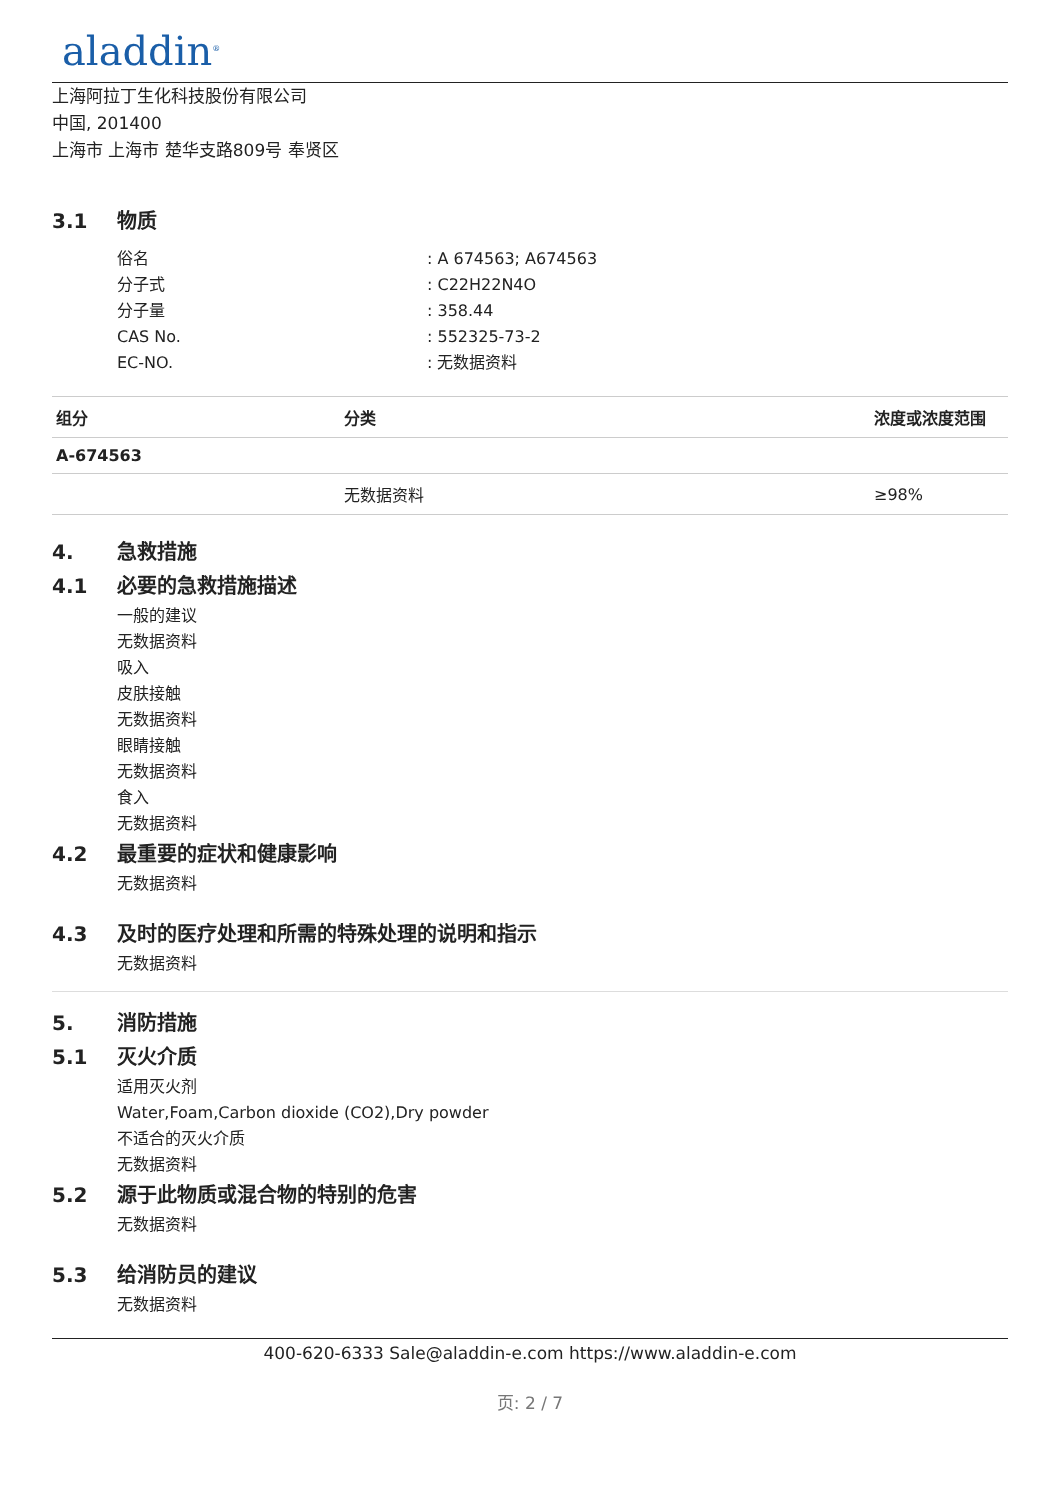aladdin<sup>®</sup>
上海阿拉丁生化科技股份有限公司
中国, 201400
上海市 上海市 楚华支路809号 奉贤区
3.1 物质
俗名: A 674563; A674563
分子式: C22H22N4O
分子量: 358.44
CAS No.: 552325-73-2
EC-NO.: 无数据资料
| 组分 | 分类 | 浓度或浓度范围 |
| --- | --- | --- |
| A-674563 | | |
| | 无数据资料 | ≥98% |
4. 急救措施
4.1 必要的急救措施描述
一般的建议
无数据资料
吸入
皮肤接触
无数据资料
眼睛接触
无数据资料
食入
无数据资料
4.2 最重要的症状和健康影响
无数据资料
4.3 及时的医疗处理和所需的特殊处理的说明和指示
无数据资料
5. 消防措施
5.1 灭火介质
适用灭火剂
Water,Foam,Carbon dioxide (CO2),Dry powder
不适合的灭火介质
无数据资料
5.2 源于此物质或混合物的特别的危害
无数据资料
5.3 给消防员的建议
无数据资料
400-620-6333 Sale@aladdin-e.com https://www.aladdin-e.com
页: 2 / 7